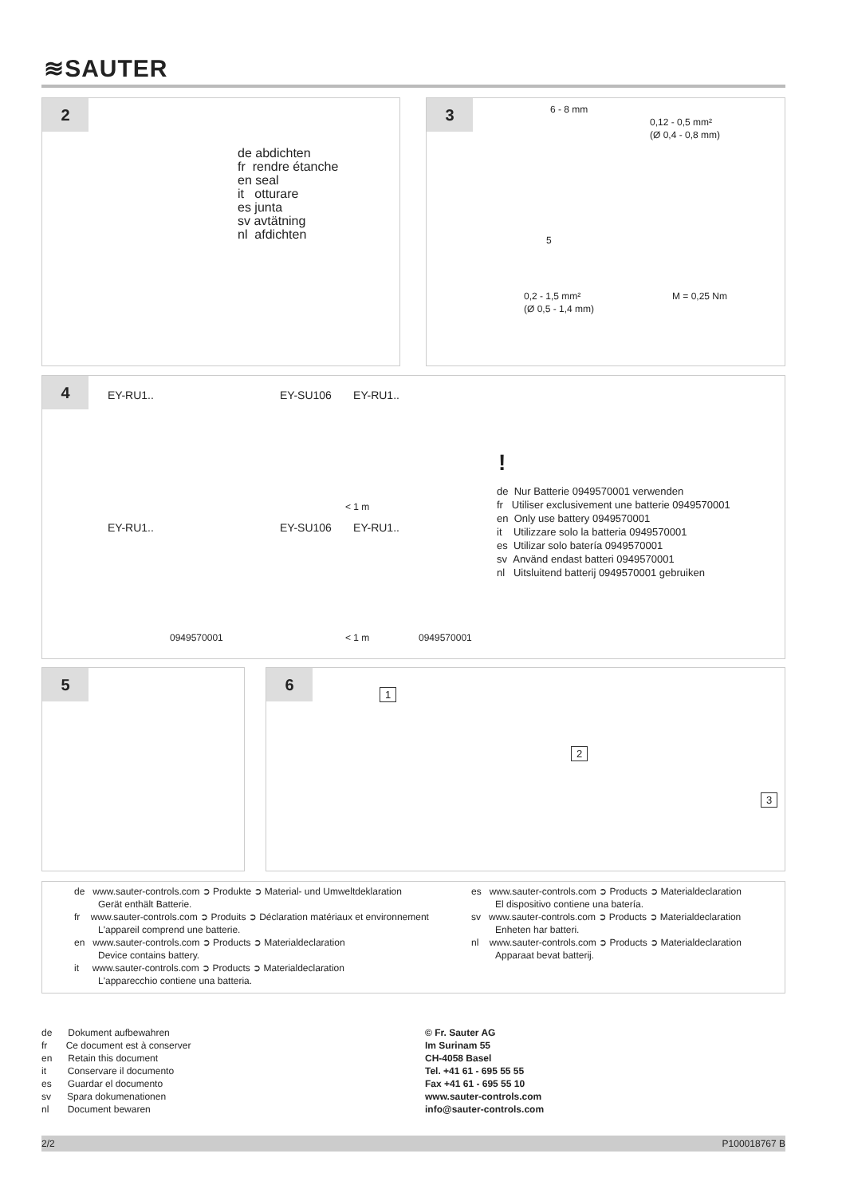≋SAUTER
2
de abdichten
fr rendre étanche
en seal
it otturare
es junta
sv avtätning
nl afdichten
3
6 - 8 mm
0,12 - 0,5 mm²
(Ø 0,4 - 0,8 mm)
5
0,2 - 1,5 mm²
(Ø 0,5 - 1,4 mm)
M = 0,25 Nm
4
EY-RU1.. EY-SU106 EY-RU1..
< 1 m
EY-RU1.. EY-SU106 EY-RU1..
0949570001 < 1 m 0949570001
!
de Nur Batterie 0949570001 verwenden
fr Utiliser exclusivement une batterie 0949570001
en Only use battery 0949570001
it Utilizzare solo la batteria 0949570001
es Utilizar solo batería 0949570001
sv Använd endast batteri 0949570001
nl Uitsluitend batterij 0949570001 gebruiken
5
6
1
2
3
de www.sauter-controls.com ➲ Produkte ➲ Material- und Umweltdeklaration
Gerät enthält Batterie.
fr www.sauter-controls.com ➲ Produits ➲ Déclaration matériaux et environnement
L'appareil comprend une batterie.
en www.sauter-controls.com ➲ Products ➲ Materialdeclaration
Device contains battery.
it www.sauter-controls.com ➲ Products ➲ Materialdeclaration
L'apparecchio contiene una batteria.
es www.sauter-controls.com ➲ Products ➲ Materialdeclaration
El dispositivo contiene una batería.
sv www.sauter-controls.com ➲ Products ➲ Materialdeclaration
Enheten har batteri.
nl www.sauter-controls.com ➲ Products ➲ Materialdeclaration
Apparaat bevat batterij.
de Dokument aufbewahren
fr Ce document est à conserver
en Retain this document
it Conservare il documento
es Guardar el documento
sv Spara dokumenationen
nl Document bewaren
© Fr. Sauter AG
Im Surinam 55
CH-4058 Basel
Tel. +41 61 - 695 55 55
Fax +41 61 - 695 55 10
www.sauter-controls.com
info@sauter-controls.com
2/2 P100018767 B